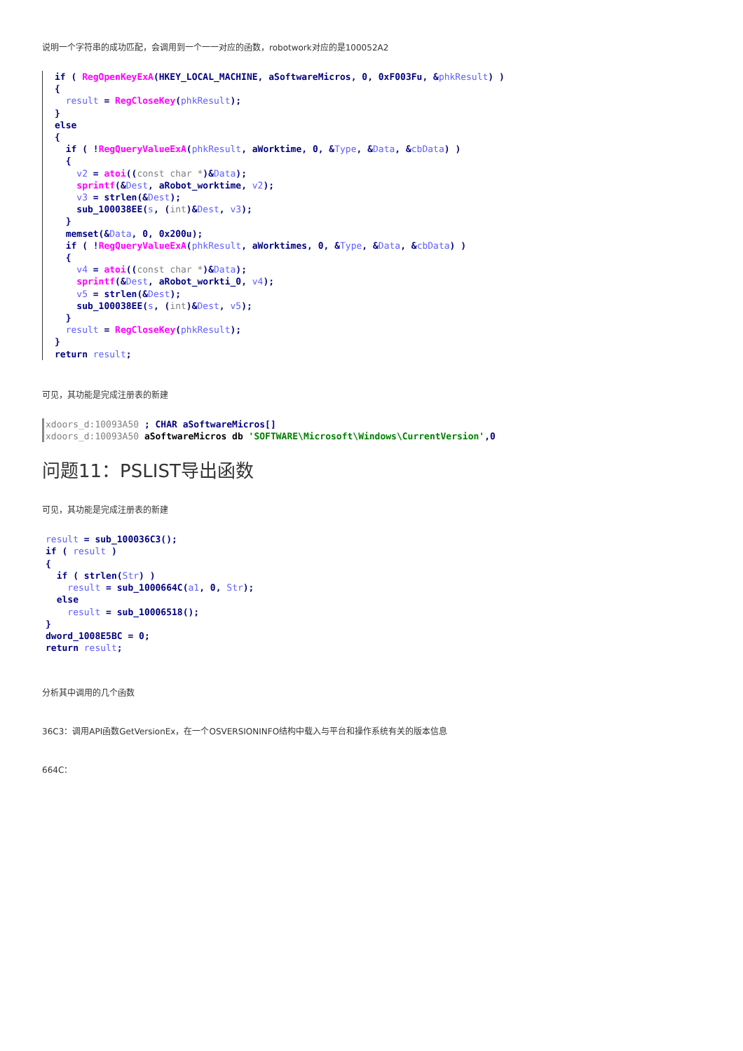说明一个字符串的成功匹配，会调用到一个一一对应的函数，robotwork对应的是100052A2
if ( RegOpenKeyExA(HKEY_LOCAL_MACHINE, aSoftwareMicros, 0, 0xF003Fu, &phkResult) )
{
  result = RegCloseKey(phkResult);
}
else
{
  if ( !RegQueryValueExA(phkResult, aWorktime, 0, &Type, &Data, &cbData) )
  {
    v2 = atoi((const char *)&Data);
    sprintf(&Dest, aRobot_worktime, v2);
    v3 = strlen(&Dest);
    sub_100038EE(s, (int)&Dest, v3);
  }
  memset(&Data, 0, 0x200u);
  if ( !RegQueryValueExA(phkResult, aWorktimes, 0, &Type, &Data, &cbData) )
  {
    v4 = atoi((const char *)&Data);
    sprintf(&Dest, aRobot_workti_0, v4);
    v5 = strlen(&Dest);
    sub_100038EE(s, (int)&Dest, v5);
  }
  result = RegCloseKey(phkResult);
}
return result;
可见，其功能是完成注册表的新建
xdoors_d:10093A50 ; CHAR aSoftwareMicros[]
xdoors_d:10093A50 aSoftwareMicros db 'SOFTWARE\Microsoft\Windows\CurrentVersion',0
问题11：PSLIST导出函数
可见，其功能是完成注册表的新建
result = sub_100036C3();
if ( result )
{
  if ( strlen(Str) )
    result = sub_1000664C(a1, 0, Str);
  else
    result = sub_10006518();
}
dword_1008E5BC = 0;
return result;
分析其中调用的几个函数
36C3：调用API函数GetVersionEx，在一个OSVERSIONINFO结构中载入与平台和操作系统有关的版本信息
664C：